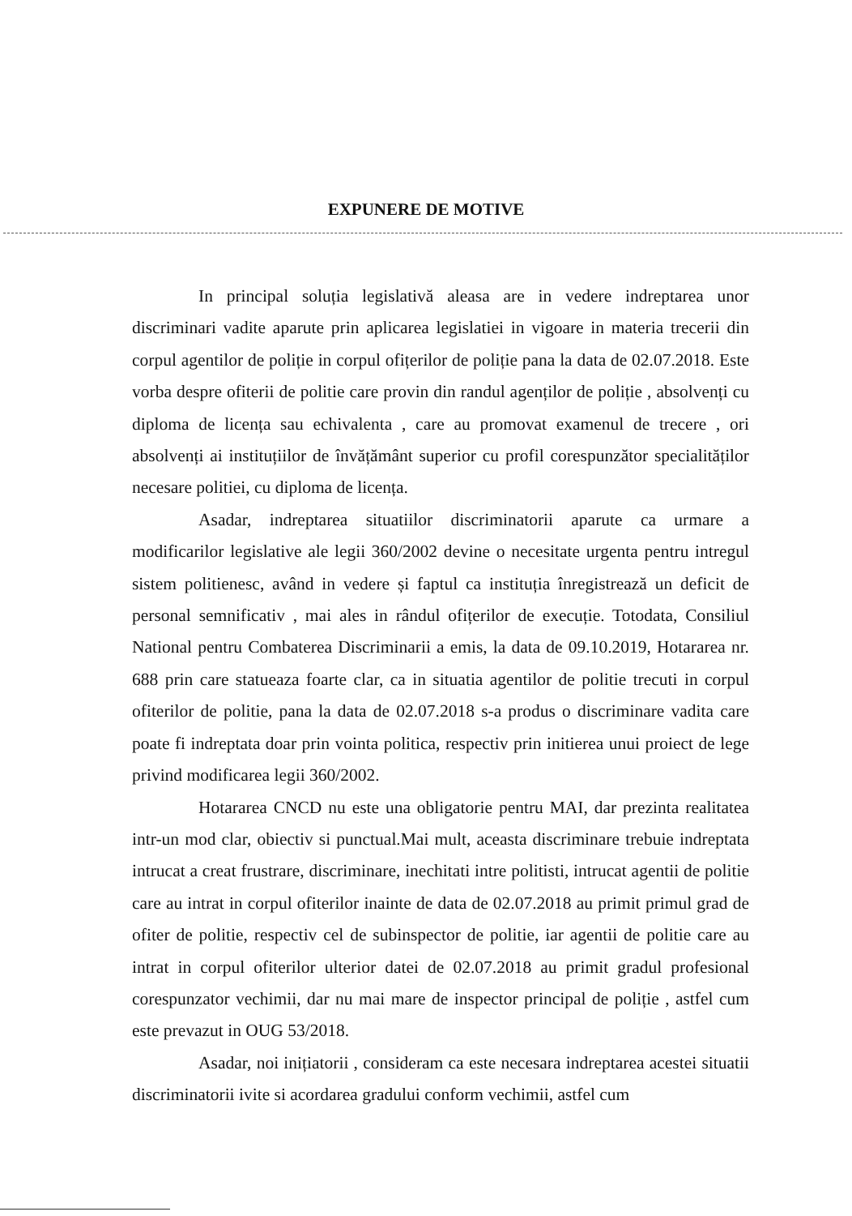EXPUNERE DE MOTIVE
In principal soluția legislativă aleasa are in vedere indreptarea unor discriminari vadite aparute prin aplicarea legislatiei in vigoare in materia trecerii din corpul agentilor de poliție in corpul ofițerilor de poliție pana la data de 02.07.2018. Este vorba despre ofiterii de politie care provin din randul agenților de poliție , absolvenți cu diploma de licența sau echivalenta , care au promovat examenul de trecere , ori absolvenți ai instituțiilor de învățământ superior cu profil corespunzător specialităților necesare politiei, cu diploma de licența.
Asadar, indreptarea situatiilor discriminatorii aparute ca urmare a modificarilor legislative ale legii 360/2002 devine o necesitate urgenta pentru intregul sistem politienesc, având in vedere și faptul ca instituția înregistrează un deficit de personal semnificativ , mai ales in rândul ofițerilor de execuție. Totodata, Consiliul National pentru Combaterea Discriminarii a emis, la data de 09.10.2019, Hotararea nr. 688 prin care statueaza foarte clar, ca in situatia agentilor de politie trecuti in corpul ofiterilor de politie, pana la data de 02.07.2018 s-a produs o discriminare vadita care poate fi indreptata doar prin vointa politica, respectiv prin initierea unui proiect de lege privind modificarea legii 360/2002.
Hotararea CNCD nu este una obligatorie pentru MAI, dar prezinta realitatea intr-un mod clar, obiectiv si punctual.Mai mult, aceasta discriminare trebuie indreptata intrucat a creat frustrare, discriminare, inechitati intre politisti, intrucat agentii de politie care au intrat in corpul ofiterilor inainte de data de 02.07.2018 au primit primul grad de ofiter de politie, respectiv cel de subinspector de politie, iar agentii de politie care au intrat in corpul ofiterilor ulterior datei de 02.07.2018 au primit gradul profesional corespunzator vechimii, dar nu mai mare de inspector principal de poliție , astfel cum este prevazut in OUG 53/2018.
Asadar, noi inițiatorii , consideram ca este necesara indreptarea acestei situatii discriminatorii ivite si acordarea gradului conform vechimii, astfel cum